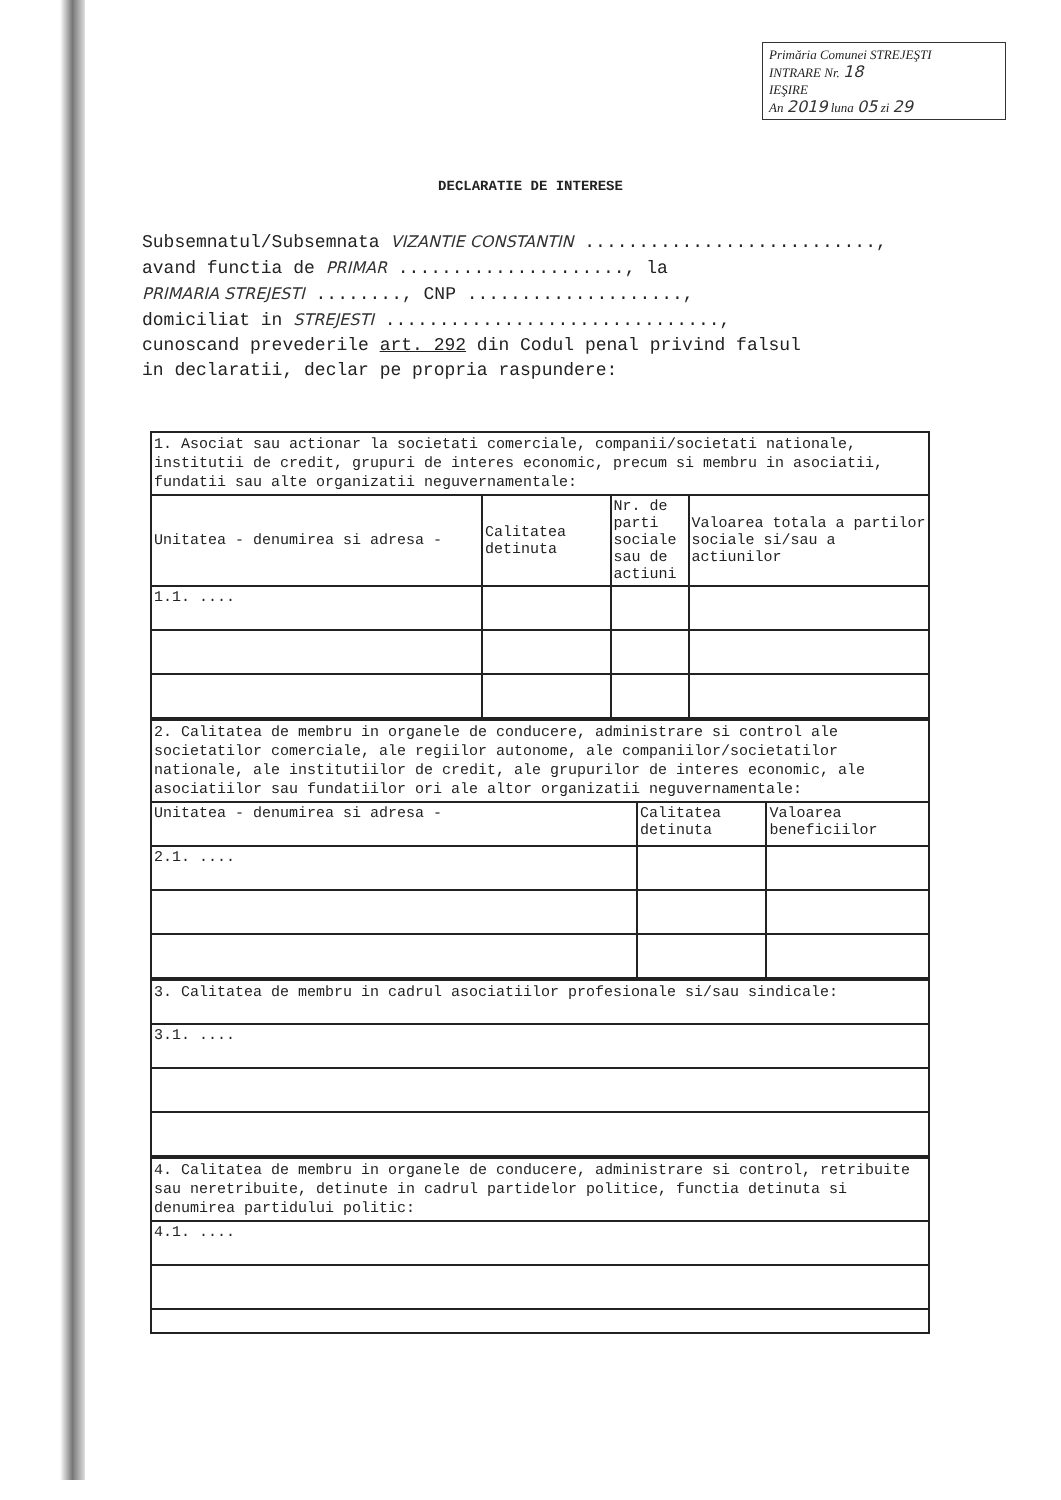Primăria Comunei STREJEŞTI
INTRARE Nr. 18
IEŞIRE
An 2019 luna 05 zi 29
DECLARATIE DE INTERESE
Subsemnatul/Subsemnata VIZANTIE CONSTANTIN ...........................,
avand functia de PRIMAR ....................., la
PRIMARIA STREJESTI ........, CNP ....................,
domiciliat in STREJESTI ...............................,
cunoscand prevederile art. 292 din Codul penal privind falsul
in declaratii, declar pe propria raspundere:
| 1. Asociat sau actionar la societati comerciale, companii/societati nationale, institutii de credit, grupuri de interes economic, precum si membru in asociatii, fundatii sau alte organizatii neguvernamentale: | | | |
| Unitatea - denumirea si adresa - | Calitatea detinuta | Nr. de parti sociale sau de actiuni | Valoarea totala a partilor sociale si/sau a actiunilor |
| 1.1. .... | | | |
| 2. Calitatea de membru in organele de conducere, administrare si control ale societatilor comerciale, ale regiilor autonome, ale companiilor/societatilor nationale, ale institutiilor de credit, ale grupurilor de interes economic, ale asociatiilor sau fundatiilor ori ale altor organizatii neguvernamentale: | | |
| Unitatea - denumirea si adresa - | Calitatea detinuta | Valoarea beneficiilor |
| 2.1. .... | | |
| 3. Calitatea de membru in cadrul asociatiilor profesionale si/sau sindicale: |
| 3.1. .... |
| 4. Calitatea de membru in organele de conducere, administrare si control, retribuite sau neretribuite, detinute in cadrul partidelor politice, functia detinuta si denumirea partidului politic: |
| 4.1. .... |